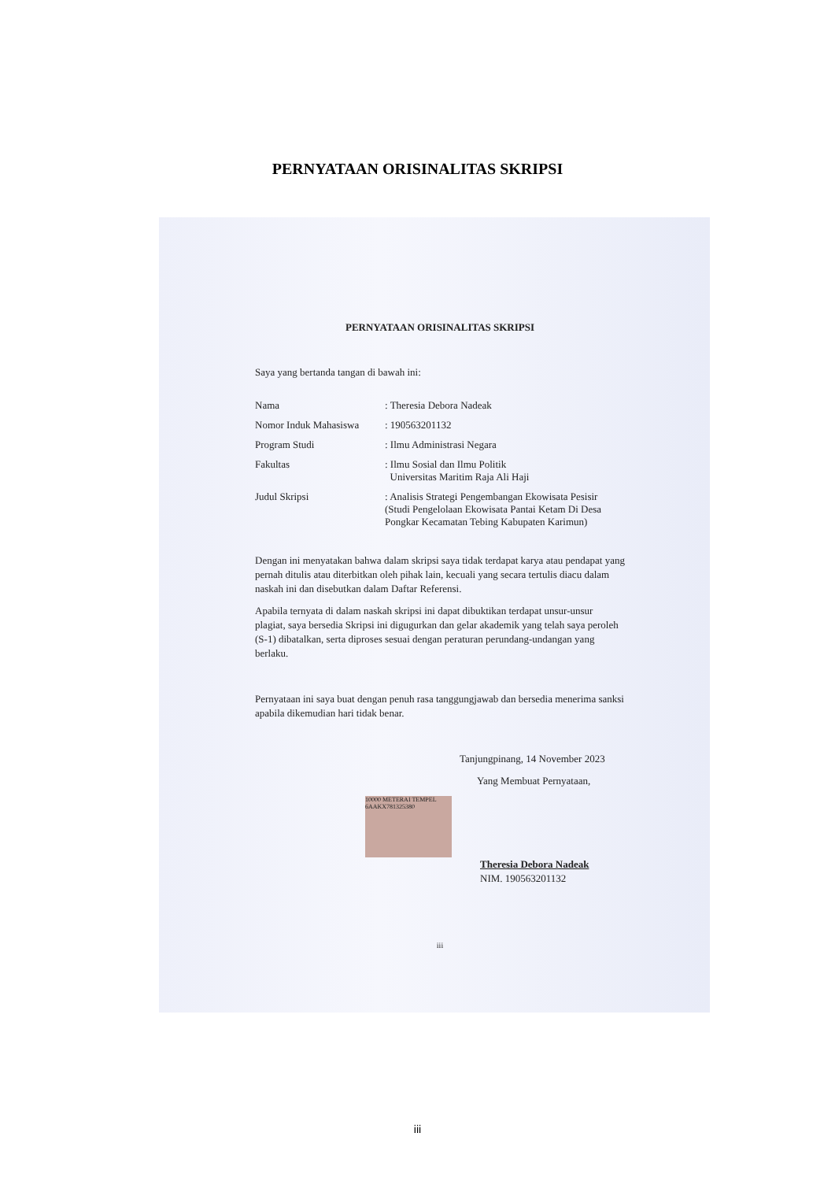PERNYATAAN ORISINALITAS SKRIPSI
PERNYATAAN ORISINALITAS SKRIPSI
Saya yang bertanda tangan di bawah ini:
| Nama | : Theresia Debora Nadeak |
| Nomor Induk Mahasiswa | : 190563201132 |
| Program Studi | : Ilmu Administrasi Negara |
| Fakultas | : Ilmu Sosial dan Ilmu Politik Universitas Maritim Raja Ali Haji |
| Judul Skripsi | : Analisis Strategi Pengembangan Ekowisata Pesisir (Studi Pengelolaan Ekowisata Pantai Ketam Di Desa Pongkar Kecamatan Tebing Kabupaten Karimun) |
Dengan ini menyatakan bahwa dalam skripsi saya tidak terdapat karya atau pendapat yang pernah ditulis atau diterbitkan oleh pihak lain, kecuali yang secara tertulis diacu dalam naskah ini dan disebutkan dalam Daftar Referensi.
Apabila ternyata di dalam naskah skripsi ini dapat dibuktikan terdapat unsur-unsur plagiat, saya bersedia Skripsi ini digugurkan dan gelar akademik yang telah saya peroleh (S-1) dibatalkan, serta diproses sesuai dengan peraturan perundang-undangan yang berlaku.
Pernyataan ini saya buat dengan penuh rasa tanggungjawab dan bersedia menerima sanksi apabila dikemudian hari tidak benar.
Tanjungpinang, 14 November 2023
Yang Membuat Pernyataan,
10000 METERAI TEMPEL 6AAKX781325380
Theresia Debora Nadeak
NIM. 190563201132
iii
iii